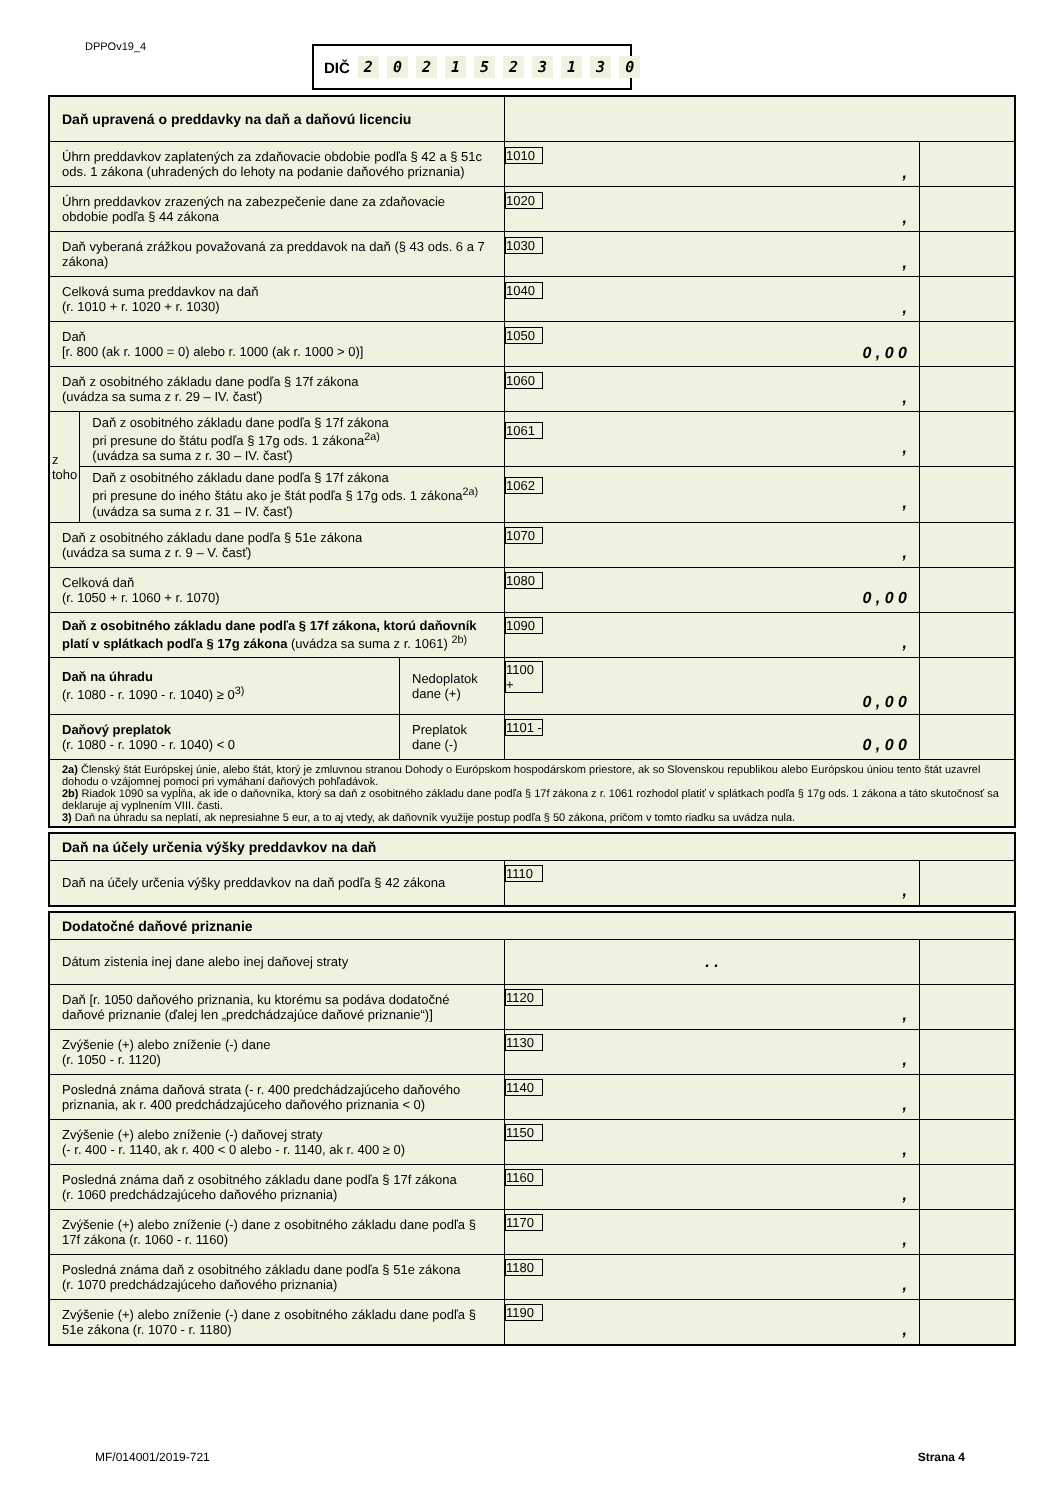DPPOv19_4 DIČ 2021523130
| Daň upravená o preddavky na daň a daňovú licenciu | | | | |
| Úhrn preddavkov zaplatených za zdaňovacie obdobie podľa § 42 a § 51c ods. 1 zákona (uhradených do lehoty na podanie daňového priznania) | | | 1010 , | |
| Úhrn preddavkov zrazených na zabezpečenie dane za zdaňovacie obdobie podľa § 44 zákona | | | 1020 , | |
| Daň vyberaná zrážkou považovaná za preddavok na daň (§ 43 ods. 6 a 7 zákona) | | | 1030 , | |
| Celková suma preddavkov na daň (r. 1010 + r. 1020 + r. 1030) | | | 1040 , | |
| Daň [r. 800 (ak r. 1000 = 0) alebo r. 1000 (ak r. 1000 > 0)] | | | 1050 0 , 0 0 | |
| Daň z osobitného základu dane podľa § 17f zákona (uvádza sa suma z r. 29 – IV. časť) | | | 1060 , | |
| z toho | Daň z osobitného základu dane podľa § 17f zákona pri presune do štátu podľa § 17g ods. 1 zákona<sup>2a)</sup> (uvádza sa suma z r. 30 – IV. časť) | | 1061 , | |
| | Daň z osobitného základu dane podľa § 17f zákona pri presune do iného štátu ako je štát podľa § 17g ods. 1 zákona<sup>2a)</sup> (uvádza sa suma z r. 31 – IV. časť) | | 1062 , | |
| Daň z osobitného základu dane podľa § 51e zákona (uvádza sa suma z r. 9 – V. časť) | | | 1070 , | |
| Celková daň (r. 1050 + r. 1060 + r. 1070) | | | 1080 0 , 0 0 | |
| Daň z osobitného základu dane podľa § 17f zákona, ktorú daňovník platí v splátkach podľa § 17g zákona (uvádza sa suma z r. 1061) <sup>2b)</sup> | | | 1090 , | |
| Daň na úhradu (r. 1080 - r. 1090 - r. 1040) ≥ 0<sup>3)</sup> | | Nedoplatok dane (+) | 1100 + 0 , 0 0 | |
| Daňový preplatok (r. 1080 - r. 1090 - r. 1040) < 0 | | Preplatok dane (-) | 1101 - 0 , 0 0 | |
| 2a) Členský štát Európskej únie, alebo štát, ktorý je zmluvnou stranou Dohody o Európskom hospodárskom priestore, ak so Slovenskou republikou alebo Európskou úniou tento štát uzavrel dohodu o vzájomnej pomoci pri vymáhaní daňových pohľadávok. 2b) Riadok 1090 sa vypĺňa, ak ide o daňovníka, ktorý sa daň z osobitného základu dane podľa § 17f zákona z r. 1061 rozhodol platiť v splátkach podľa § 17g ods. 1 zákona a táto skutočnosť sa deklaruje aj vyplnením VIII. časti. 3) Daň na úhradu sa neplatí, ak nepresiahne 5 eur, a to aj vtedy, ak daňovník využije postup podľa § 50 zákona, pričom v tomto riadku sa uvádza nula. | | | | |
| Daň na účely určenia výšky preddavkov na daň | | |
| Daň na účely určenia výšky preddavkov na daň podľa § 42 zákona | 1110 , | |
| Dodatočné daňové priznanie | | |
| Dátum zistenia inej dane alebo inej daňovej straty | . . | |
| Daň [r. 1050 daňového priznania, ku ktorému sa podáva dodatočné daňové priznanie (ďalej len „predchádzajúce daňové priznanie“)] | 1120 , | |
| Zvýšenie (+) alebo zníženie (-) dane (r. 1050 - r. 1120) | 1130 , | |
| Posledná známa daňová strata (- r. 400 predchádzajúceho daňového priznania, ak r. 400 predchádzajúceho daňového priznania < 0) | 1140 , | |
| Zvýšenie (+) alebo zníženie (-) daňovej straty (- r. 400 - r. 1140, ak r. 400 < 0 alebo - r. 1140, ak r. 400 ≥ 0) | 1150 , | |
| Posledná známa daň z osobitného základu dane podľa § 17f zákona (r. 1060 predchádzajúceho daňového priznania) | 1160 , | |
| Zvýšenie (+) alebo zníženie (-) dane z osobitného základu dane podľa § 17f zákona (r. 1060 - r. 1160) | 1170 , | |
| Posledná známa daň z osobitného základu dane podľa § 51e zákona (r. 1070 predchádzajúceho daňového priznania) | 1180 , | |
| Zvýšenie (+) alebo zníženie (-) dane z osobitného základu dane podľa § 51e zákona (r. 1070 - r. 1180) | 1190 , | |
MF/014001/2019-721 Strana 4